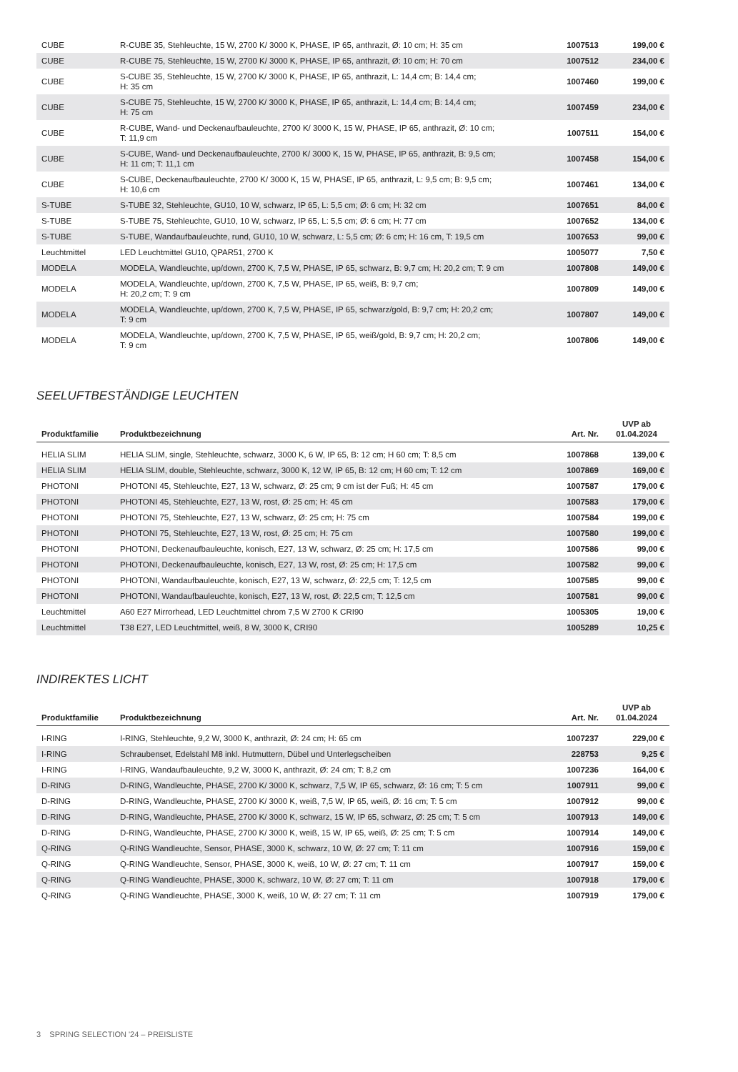| CUBE | R-CUBE 35, Stehleuchte, 15 W, 2700 K/ 3000 K, PHASE, IP 65, anthrazit, Ø: 10 cm; H: 35 cm | 1007513 | 199,00 € |
| CUBE | R-CUBE 75, Stehleuchte, 15 W, 2700 K/ 3000 K, PHASE, IP 65, anthrazit, Ø: 10 cm; H: 70 cm | 1007512 | 234,00 € |
| CUBE | S-CUBE 35, Stehleuchte, 15 W, 2700 K/ 3000 K, PHASE, IP 65, anthrazit, L: 14,4 cm; B: 14,4 cm; H: 35 cm | 1007460 | 199,00 € |
| CUBE | S-CUBE 75, Stehleuchte, 15 W, 2700 K/ 3000 K, PHASE, IP 65, anthrazit, L: 14,4 cm; B: 14,4 cm; H: 75 cm | 1007459 | 234,00 € |
| CUBE | R-CUBE, Wand- und Deckenaufbauleuchte, 2700 K/ 3000 K, 15 W, PHASE, IP 65, anthrazit, Ø: 10 cm; T: 11,9 cm | 1007511 | 154,00 € |
| CUBE | S-CUBE, Wand- und Deckenaufbauleuchte, 2700 K/ 3000 K, 15 W, PHASE, IP 65, anthrazit, B: 9,5 cm; H: 11 cm; T: 11,1 cm | 1007458 | 154,00 € |
| CUBE | S-CUBE, Deckenaufbauleuchte, 2700 K/ 3000 K, 15 W, PHASE, IP 65, anthrazit, L: 9,5 cm; B: 9,5 cm; H: 10,6 cm | 1007461 | 134,00 € |
| S-TUBE | S-TUBE 32, Stehleuchte, GU10, 10 W, schwarz, IP 65, L: 5,5 cm; Ø: 6 cm; H: 32 cm | 1007651 | 84,00 € |
| S-TUBE | S-TUBE 75, Stehleuchte, GU10, 10 W, schwarz, IP 65, L: 5,5 cm; Ø: 6 cm; H: 77 cm | 1007652 | 134,00 € |
| S-TUBE | S-TUBE, Wandaufbauleuchte, rund, GU10, 10 W, schwarz, L: 5,5 cm; Ø: 6 cm; H: 16 cm, T: 19,5 cm | 1007653 | 99,00 € |
| Leuchtmittel | LED Leuchtmittel GU10, QPAR51, 2700 K | 1005077 | 7,50 € |
| MODELA | MODELA, Wandleuchte, up/down, 2700 K, 7,5 W, PHASE, IP 65, schwarz, B: 9,7 cm; H: 20,2 cm; T: 9 cm | 1007808 | 149,00 € |
| MODELA | MODELA, Wandleuchte, up/down, 2700 K, 7,5 W, PHASE, IP 65, weiß, B: 9,7 cm; H: 20,2 cm; T: 9 cm | 1007809 | 149,00 € |
| MODELA | MODELA, Wandleuchte, up/down, 2700 K, 7,5 W, PHASE, IP 65, schwarz/gold, B: 9,7 cm; H: 20,2 cm; T: 9 cm | 1007807 | 149,00 € |
| MODELA | MODELA, Wandleuchte, up/down, 2700 K, 7,5 W, PHASE, IP 65, weiß/gold, B: 9,7 cm; H: 20,2 cm; T: 9 cm | 1007806 | 149,00 € |
SEELUFTBESTÄNDIGE LEUCHTEN
| Produktfamilie | Produktbezeichnung | Art. Nr. | UVP ab 01.04.2024 |
| --- | --- | --- | --- |
| HELIA SLIM | HELIA SLIM, single, Stehleuchte, schwarz, 3000 K, 6 W, IP 65, B: 12 cm; H 60 cm; T: 8,5 cm | 1007868 | 139,00 € |
| HELIA SLIM | HELIA SLIM, double, Stehleuchte, schwarz, 3000 K, 12 W, IP 65, B: 12 cm; H 60 cm; T: 12 cm | 1007869 | 169,00 € |
| PHOTONI | PHOTONI 45, Stehleuchte, E27, 13 W, schwarz, Ø: 25 cm; 9 cm ist der Fuß; H: 45 cm | 1007587 | 179,00 € |
| PHOTONI | PHOTONI 45, Stehleuchte, E27, 13 W, rost, Ø: 25 cm; H: 45 cm | 1007583 | 179,00 € |
| PHOTONI | PHOTONI 75, Stehleuchte, E27, 13 W, schwarz, Ø: 25 cm; H: 75 cm | 1007584 | 199,00 € |
| PHOTONI | PHOTONI 75, Stehleuchte, E27, 13 W, rost, Ø: 25 cm; H: 75 cm | 1007580 | 199,00 € |
| PHOTONI | PHOTONI, Deckenaufbauleuchte, konisch, E27, 13 W, schwarz, Ø: 25 cm; H: 17,5 cm | 1007586 | 99,00 € |
| PHOTONI | PHOTONI, Deckenaufbauleuchte, konisch, E27, 13 W, rost, Ø: 25 cm; H: 17,5 cm | 1007582 | 99,00 € |
| PHOTONI | PHOTONI, Wandaufbauleuchte, konisch, E27, 13 W, schwarz, Ø: 22,5 cm; T: 12,5 cm | 1007585 | 99,00 € |
| PHOTONI | PHOTONI, Wandaufbauleuchte, konisch, E27, 13 W, rost, Ø: 22,5 cm; T: 12,5 cm | 1007581 | 99,00 € |
| Leuchtmittel | A60 E27 Mirrorhead, LED Leuchtmittel chrom 7,5 W 2700 K CRI90 | 1005305 | 19,00 € |
| Leuchtmittel | T38 E27, LED Leuchtmittel, weiß, 8 W, 3000 K, CRI90 | 1005289 | 10,25 € |
INDIREKTES LICHT
| Produktfamilie | Produktbezeichnung | Art. Nr. | UVP ab 01.04.2024 |
| --- | --- | --- | --- |
| I-RING | I-RING, Stehleuchte, 9,2 W, 3000 K, anthrazit, Ø: 24 cm; H: 65 cm | 1007237 | 229,00 € |
| I-RING | Schraubenset, Edelstahl M8 inkl. Hutmuttern, Dübel und Unterlegscheiben | 228753 | 9,25 € |
| I-RING | I-RING, Wandaufbauleuchte, 9,2 W, 3000 K, anthrazit, Ø: 24 cm; T: 8,2 cm | 1007236 | 164,00 € |
| D-RING | D-RING, Wandleuchte, PHASE, 2700 K/ 3000 K, schwarz, 7,5 W, IP 65, schwarz, Ø: 16 cm; T: 5 cm | 1007911 | 99,00 € |
| D-RING | D-RING, Wandleuchte, PHASE, 2700 K/ 3000 K, weiß, 7,5 W, IP 65, weiß, Ø: 16 cm; T: 5 cm | 1007912 | 99,00 € |
| D-RING | D-RING, Wandleuchte, PHASE, 2700 K/ 3000 K, schwarz, 15 W, IP 65, schwarz, Ø: 25 cm; T: 5 cm | 1007913 | 149,00 € |
| D-RING | D-RING, Wandleuchte, PHASE, 2700 K/ 3000 K, weiß, 15 W, IP 65, weiß, Ø: 25 cm; T: 5 cm | 1007914 | 149,00 € |
| Q-RING | Q-RING Wandleuchte, Sensor, PHASE, 3000 K, schwarz, 10 W, Ø: 27 cm; T: 11 cm | 1007916 | 159,00 € |
| Q-RING | Q-RING Wandleuchte, Sensor, PHASE, 3000 K, weiß, 10 W, Ø: 27 cm; T: 11 cm | 1007917 | 159,00 € |
| Q-RING | Q-RING Wandleuchte, PHASE, 3000 K, schwarz, 10 W, Ø: 27 cm; T: 11 cm | 1007918 | 179,00 € |
| Q-RING | Q-RING Wandleuchte, PHASE, 3000 K, weiß, 10 W, Ø: 27 cm; T: 11 cm | 1007919 | 179,00 € |
3 SPRING SELECTION '24 – PREISLISTE